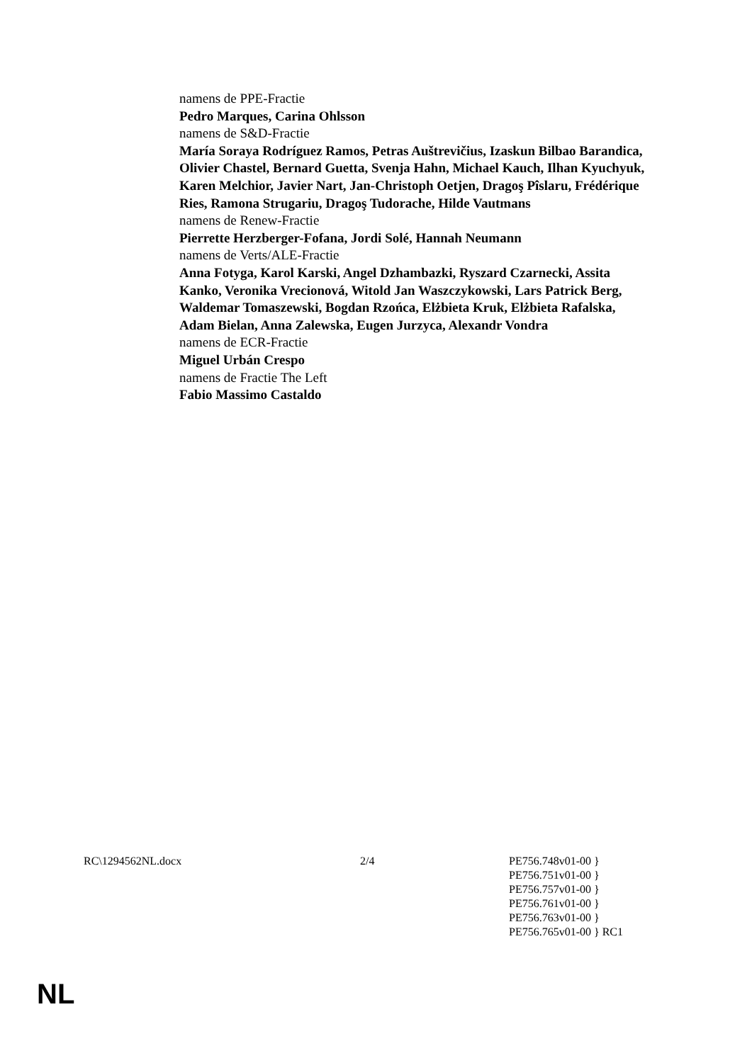namens de PPE-Fractie
Pedro Marques, Carina Ohlsson
namens de S&D-Fractie
María Soraya Rodríguez Ramos, Petras Auštrevičius, Izaskun Bilbao Barandica, Olivier Chastel, Bernard Guetta, Svenja Hahn, Michael Kauch, Ilhan Kyuchyuk, Karen Melchior, Javier Nart, Jan-Christoph Oetjen, Dragoş Pîslaru, Frédérique Ries, Ramona Strugariu, Dragoş Tudorache, Hilde Vautmans
namens de Renew-Fractie
Pierrette Herzberger-Fofana, Jordi Solé, Hannah Neumann
namens de Verts/ALE-Fractie
Anna Fotyga, Karol Karski, Angel Dzhambazki, Ryszard Czarnecki, Assita Kanko, Veronika Vrecionová, Witold Jan Waszczykowski, Lars Patrick Berg, Waldemar Tomaszewski, Bogdan Rzońca, Elżbieta Kruk, Elżbieta Rafalska, Adam Bielan, Anna Zalewska, Eugen Jurzyca, Alexandr Vondra
namens de ECR-Fractie
Miguel Urbán Crespo
namens de Fractie The Left
Fabio Massimo Castaldo
RC\1294562NL.docx 2/4 PE756.748v01-00 }
PE756.751v01-00 }
PE756.757v01-00 }
PE756.761v01-00 }
PE756.763v01-00 }
PE756.765v01-00 } RC1
NL